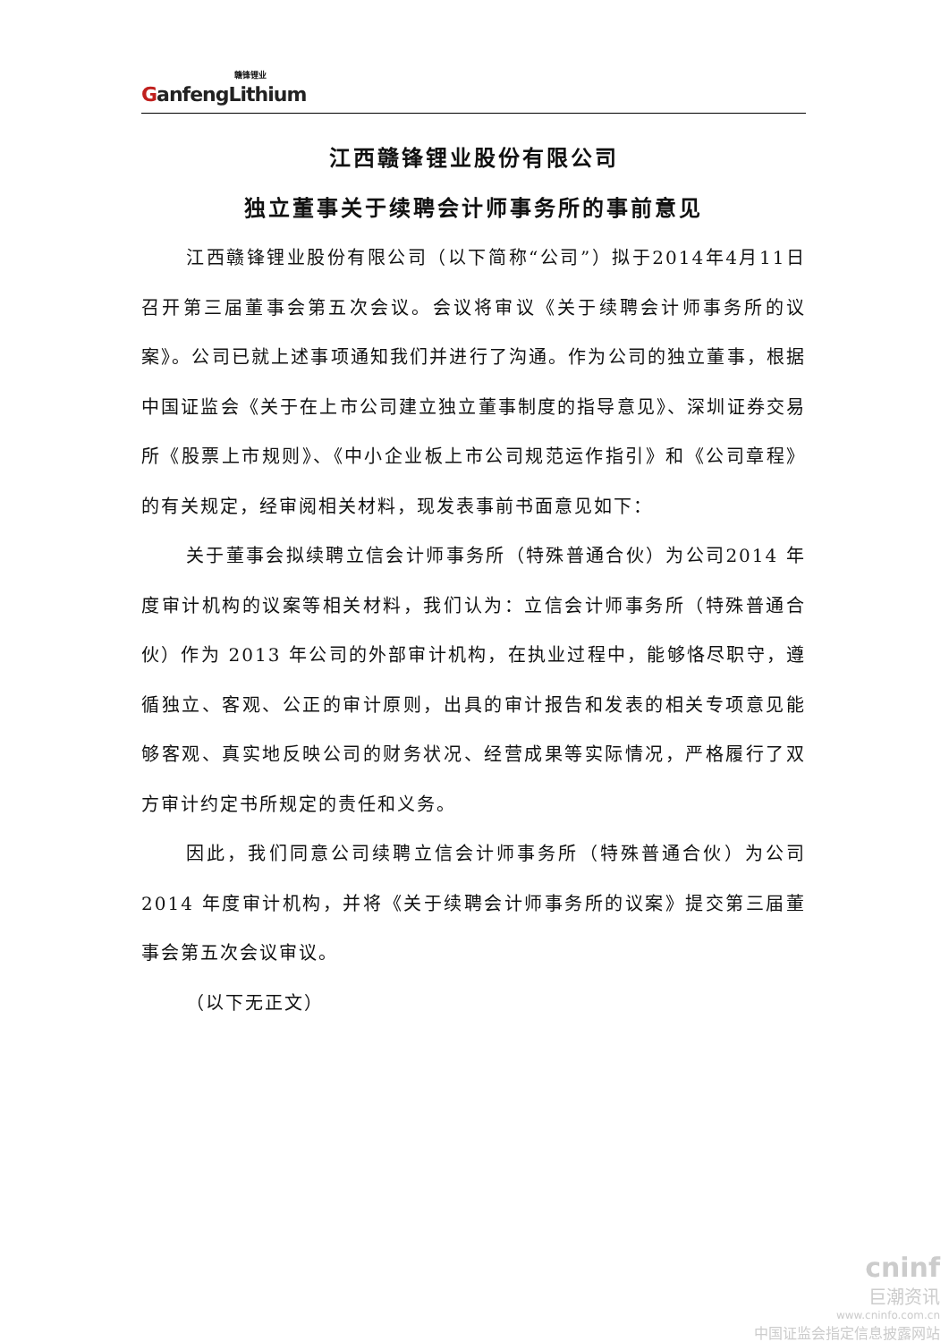GanfengLithium 赣锋锂业
江西赣锋锂业股份有限公司
独立董事关于续聘会计师事务所的事前意见
江西赣锋锂业股份有限公司（以下简称“公司”）拟于2014年4月11日召开第三届董事会第五次会议。会议将审议《关于续聘会计师事务所的议案》。公司已就上述事项通知我们并进行了沟通。作为公司的独立董事，根据中国证监会《关于在上市公司建立独立董事制度的指导意见》、深圳证券交易所《股票上市规则》、《中小企业板上市公司规范运作指引》和《公司章程》的有关规定，经审阅相关材料，现发表事前书面意见如下：
关于董事会拟续聘立信会计师事务所（特殊普通合伙）为公司2014 年度审计机构的议案等相关材料，我们认为：立信会计师事务所（特殊普通合伙）作为 2013 年公司的外部审计机构，在执业过程中，能够恪尽职守，遵循独立、客观、公正的审计原则，出具的审计报告和发表的相关专项意见能够客观、真实地反映公司的财务状况、经营成果等实际情况，严格履行了双方审计约定书所规定的责任和义务。
因此，我们同意公司续聘立信会计师事务所（特殊普通合伙）为公司 2014 年度审计机构，并将《关于续聘会计师事务所的议案》提交第三届董事会第五次会议审议。
（以下无正文）
cninf
巨潮资讯
www.cninfo.com.cn
中国证监会指定信息披露网站